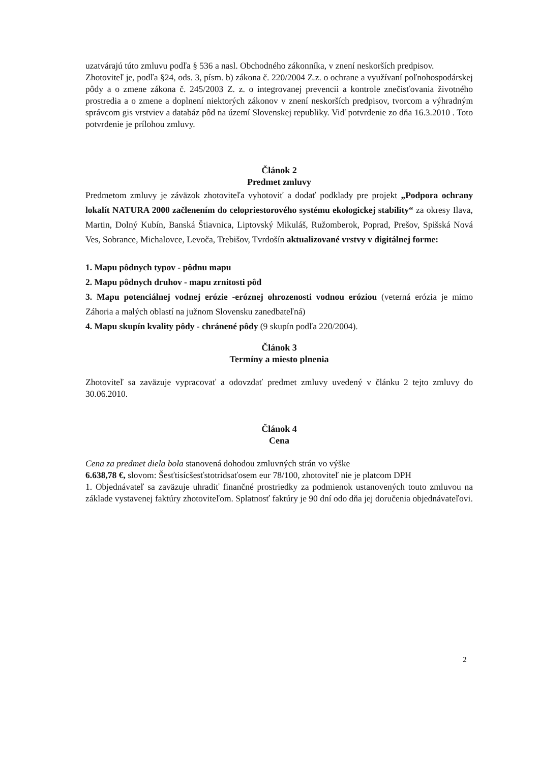uzatvárajú túto zmluvu podľa § 536 a nasl. Obchodného zákonníka, v znení neskorších predpisov.
Zhotoviteľ je, podľa §24, ods. 3, písm. b) zákona č. 220/2004 Z.z. o ochrane a využívaní poľnohospodárskej pôdy a o zmene zákona č. 245/2003 Z. z. o integrovanej prevencii a kontrole znečisťovania životného prostredia a o zmene a doplnení niektorých zákonov v znení neskorších predpisov, tvorcom a výhradným správcom gis vrstviev a databáz pôd na území Slovenskej republiky. Viď potvrdenie zo dňa 16.3.2010 . Toto potvrdenie je prílohou zmluvy.
Článok 2
Predmet zmluvy
Predmetom zmluvy je záväzok zhotoviteľa vyhotoviť a dodať podklady pre projekt „Podpora ochrany lokalít NATURA 2000 začlenením do celopriestorového systému ekologickej stability“ za okresy Ilava, Martin, Dolný Kubín, Banská Štiavnica, Liptovský Mikuláš, Ružomberok, Poprad, Prešov, Spišská Nová Ves, Sobrance, Michalovce, Levoča, Trebišov, Tvrdošín aktualizované vrstvy v digitálnej forme:
1. Mapu pôdnych typov - pôdnu mapu
2. Mapu pôdnych druhov - mapu zrnitosti pôd
3. Mapu potenciálnej vodnej erózie -eróznej ohrozenosti vodnou eróziou (veterná erózia je mimo Záhoria a malých oblastí na južnom Slovensku zanedbateľná)
4. Mapu skupín kvality pôdy - chránené pôdy (9 skupín podľa 220/2004).
Článok 3
Termíny a miesto plnenia
Zhotoviteľ sa zaväzuje vypracovať a odovzdať predmet zmluvy uvedený v článku 2 tejto zmluvy do 30.06.2010.
Článok 4
Cena
Cena za predmet diela bola stanovená dohodou zmluvných strán vo výške
6.638,78 €, slovom: Šesťtisícšesťstotridsaťosem eur 78/100, zhotoviteľ nie je platcom DPH
1. Objednávateľ sa zaväzuje uhradiť finančné prostriedky za podmienok ustanovených touto zmluvou na základe vystavenej faktúry zhotoviteľom. Splatnosť faktúry je 90 dní odo dňa jej doručenia objednávateľovi.
2